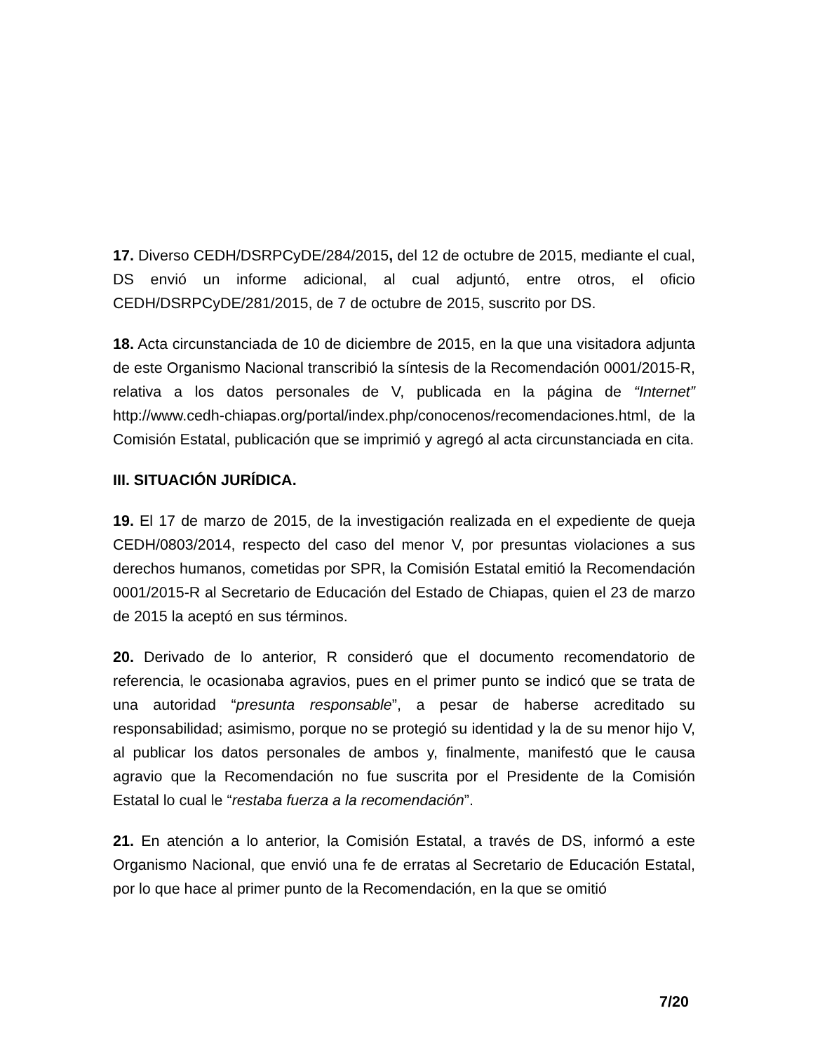17. Diverso CEDH/DSRPCyDE/284/2015, del 12 de octubre de 2015, mediante el cual, DS envió un informe adicional, al cual adjuntó, entre otros, el oficio CEDH/DSRPCyDE/281/2015, de 7 de octubre de 2015, suscrito por DS.
18. Acta circunstanciada de 10 de diciembre de 2015, en la que una visitadora adjunta de este Organismo Nacional transcribió la síntesis de la Recomendación 0001/2015-R, relativa a los datos personales de V, publicada en la página de “Internet” http://www.cedh-chiapas.org/portal/index.php/conocenos/recomendaciones.html, de la Comisión Estatal, publicación que se imprimió y agregó al acta circunstanciada en cita.
III. SITUACIÓN JURÍDICA.
19. El 17 de marzo de 2015, de la investigación realizada en el expediente de queja CEDH/0803/2014, respecto del caso del menor V, por presuntas violaciones a sus derechos humanos, cometidas por SPR, la Comisión Estatal emitió la Recomendación 0001/2015-R al Secretario de Educación del Estado de Chiapas, quien el 23 de marzo de 2015 la aceptó en sus términos.
20. Derivado de lo anterior, R consideró que el documento recomendatorio de referencia, le ocasionaba agravios, pues en el primer punto se indicó que se trata de una autoridad “presunta responsable”, a pesar de haberse acreditado su responsabilidad; asimismo, porque no se protegió su identidad y la de su menor hijo V, al publicar los datos personales de ambos y, finalmente, manifestó que le causa agravio que la Recomendación no fue suscrita por el Presidente de la Comisión Estatal lo cual le “restaba fuerza a la recomendación”.
21. En atención a lo anterior, la Comisión Estatal, a través de DS, informó a este Organismo Nacional, que envió una fe de erratas al Secretario de Educación Estatal, por lo que hace al primer punto de la Recomendación, en la que se omitió
7/20